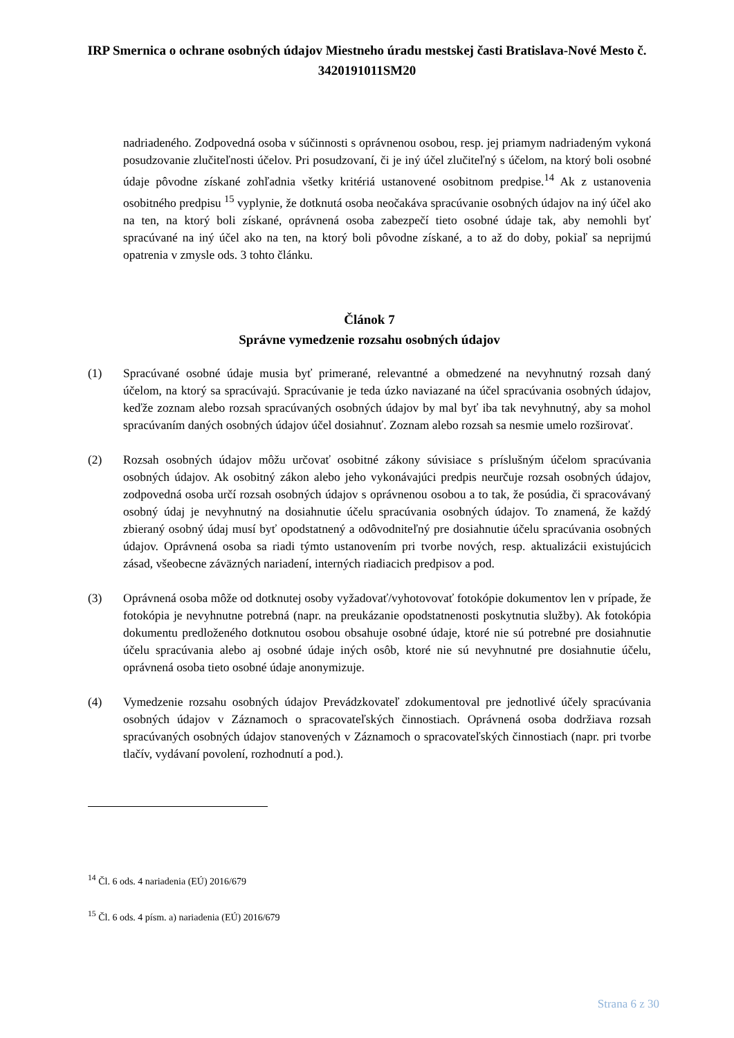IRP Smernica o ochrane osobných údajov Miestneho úradu mestskej časti Bratislava-Nové Mesto č. 3420191011SM20
nadriadeného. Zodpovedná osoba v súčinnosti s oprávnenou osobou, resp. jej priamym nadriadeným vykoná posudzovanie zlučiteľnosti účelov. Pri posudzovaní, či je iný účel zlučiteľný s účelom, na ktorý boli osobné údaje pôvodne získané zohľadnia všetky kritériá ustanovené osobitnom predpise.<sup>14</sup> Ak z ustanovenia osobitného predpisu <sup>15</sup> vyplynie, že dotknutá osoba neočakáva spracúvanie osobných údajov na iný účel ako na ten, na ktorý boli získané, oprávnená osoba zabezpečí tieto osobné údaje tak, aby nemohli byť spracúvané na iný účel ako na ten, na ktorý boli pôvodne získané, a to až do doby, pokiaľ sa neprijmú opatrenia v zmysle ods. 3 tohto článku.
Článok 7
Správne vymedzenie rozsahu osobných údajov
(1) Spracúvané osobné údaje musia byť primerané, relevantné a obmedzené na nevyhnutný rozsah daný účelom, na ktorý sa spracúvajú. Spracúvanie je teda úzko naviazané na účel spracúvania osobných údajov, keďže zoznam alebo rozsah spracúvaných osobných údajov by mal byť iba tak nevyhnutný, aby sa mohol spracúvaním daných osobných údajov účel dosiahnuť. Zoznam alebo rozsah sa nesmie umelo rozširovať.
(2) Rozsah osobných údajov môžu určovať osobitné zákony súvisiace s príslušným účelom spracúvania osobných údajov. Ak osobitný zákon alebo jeho vykonávajúci predpis neurčuje rozsah osobných údajov, zodpovedná osoba určí rozsah osobných údajov s oprávnenou osobou a to tak, že posúdia, či spracovávaný osobný údaj je nevyhnutný na dosiahnutie účelu spracúvania osobných údajov. To znamená, že každý zbieraný osobný údaj musí byť opodstatnený a odôvodniteľný pre dosiahnutie účelu spracúvania osobných údajov. Oprávnená osoba sa riadi týmto ustanovením pri tvorbe nových, resp. aktualizácii existujúcich zásad, všeobecne záväzných nariadení, interných riadiacich predpisov a pod.
(3) Oprávnená osoba môže od dotknutej osoby vyžadovať/vyhotovovať fotokópie dokumentov len v prípade, že fotokópia je nevyhnutne potrebná (napr. na preukázanie opodstatnenosti poskytnutia služby). Ak fotokópia dokumentu predloženého dotknutou osobou obsahuje osobné údaje, ktoré nie sú potrebné pre dosiahnutie účelu spracúvania alebo aj osobné údaje iných osôb, ktoré nie sú nevyhnutné pre dosiahnutie účelu, oprávnená osoba tieto osobné údaje anonymizuje.
(4) Vymedzenie rozsahu osobných údajov Prevádzkovateľ zdokumentoval pre jednotlivé účely spracúvania osobných údajov v Záznamoch o spracovateľských činnostiach. Oprávnená osoba dodržiava rozsah spracúvaných osobných údajov stanovených v Záznamoch o spracovateľských činnostiach (napr. pri tvorbe tlačív, vydávaní povolení, rozhodnutí a pod.).
<sup>14</sup> Čl. 6 ods. 4 nariadenia (EÚ) 2016/679
<sup>15</sup> Čl. 6 ods. 4 písm. a) nariadenia (EÚ) 2016/679
Strana 6 z 30